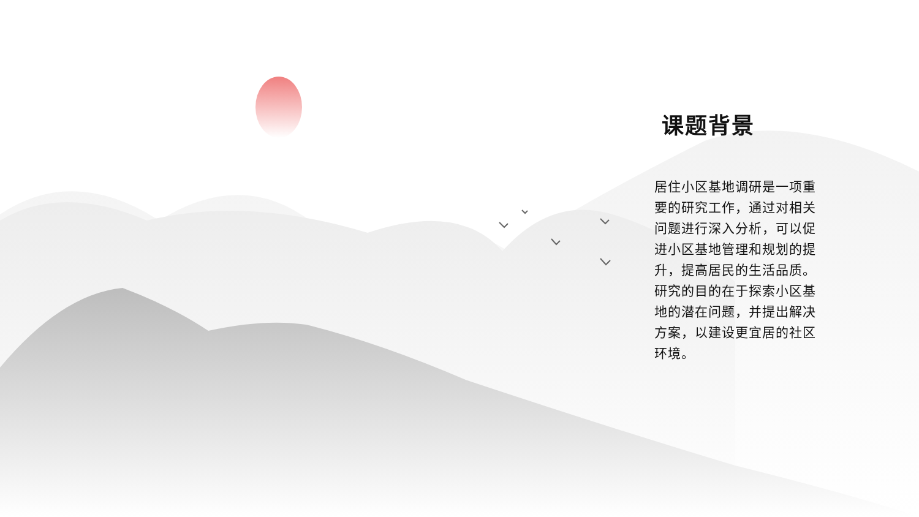课题背景
居住小区基地调研是一项重要的研究工作，通过对相关问题进行深入分析，可以促进小区基地管理和规划的提升，提高居民的生活品质。研究的目的在于探索小区基地的潜在问题，并提出解决方案，以建设更宜居的社区环境。